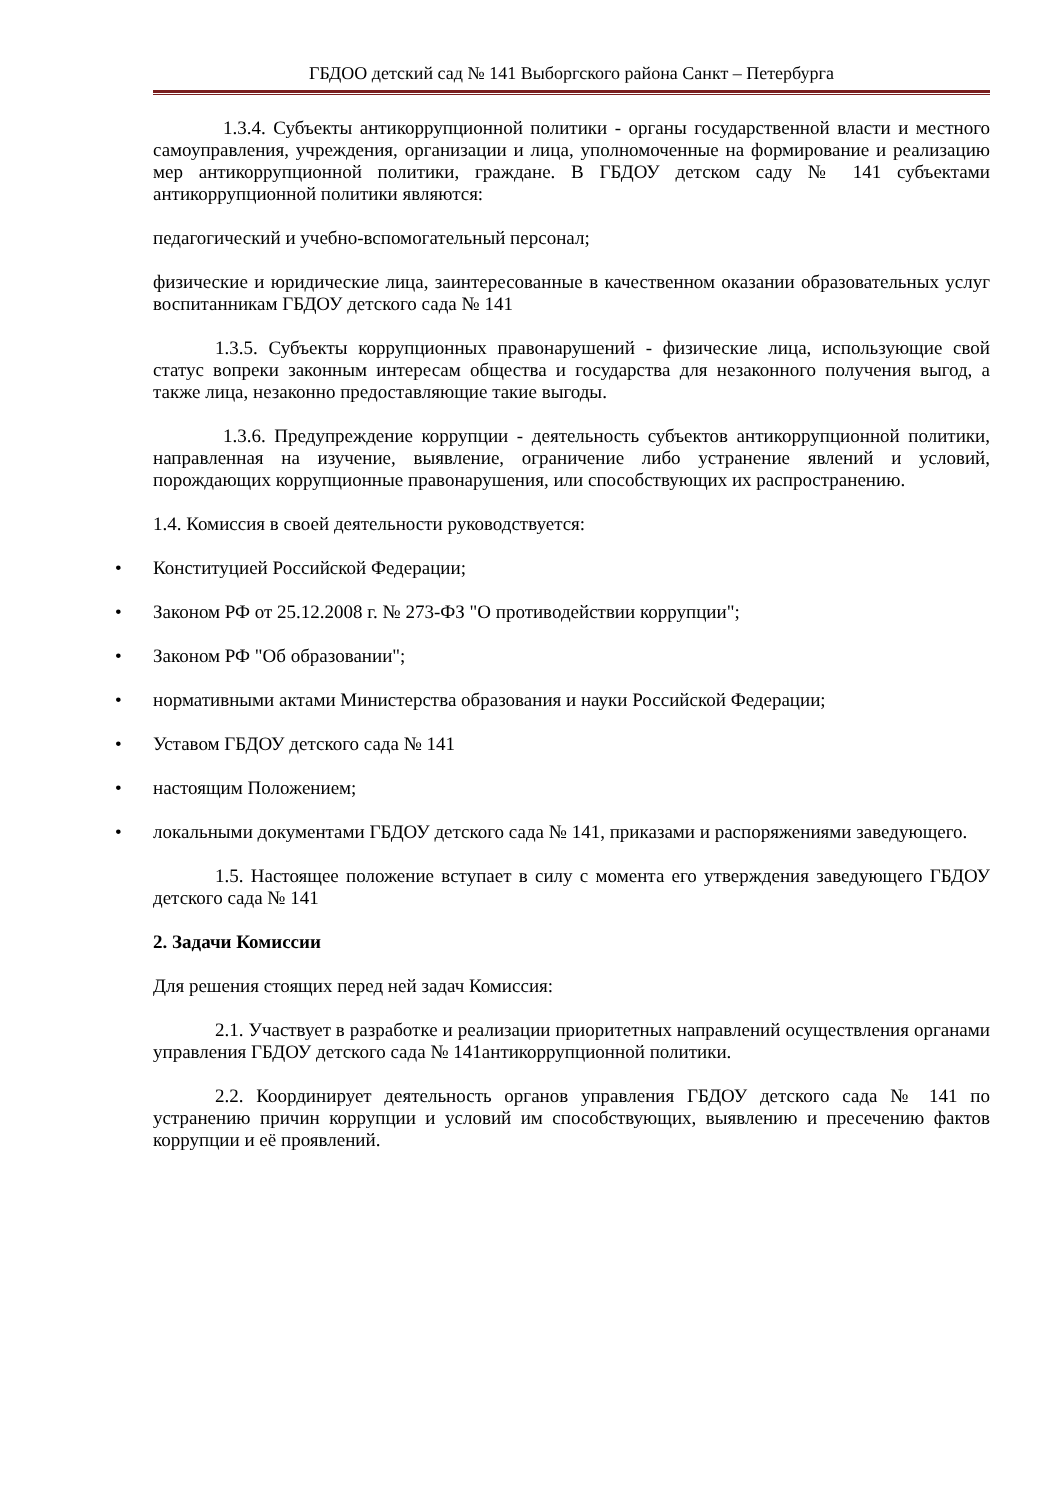ГБДОО детский сад № 141 Выборгского района Санкт – Петербурга
1.3.4. Субъекты антикоррупционной политики - органы государственной власти и местного самоуправления, учреждения, организации и лица, уполномоченные на формирование и реализацию мер антикоррупционной политики, граждане. В ГБДОУ детском саду № 141 субъектами антикоррупционной политики являются:
педагогический и учебно-вспомогательный персонал;
физические и юридические лица, заинтересованные в качественном оказании образовательных услуг воспитанникам ГБДОУ детского сада № 141
1.3.5. Субъекты коррупционных правонарушений - физические лица, использующие свой статус вопреки законным интересам общества и государства для незаконного получения выгод, а также лица, незаконно предоставляющие такие выгоды.
1.3.6. Предупреждение коррупции - деятельность субъектов антикоррупционной политики, направленная на изучение, выявление, ограничение либо устранение явлений и условий, порождающих коррупционные правонарушения, или способствующих их распространению.
1.4. Комиссия в своей деятельности руководствуется:
• Конституцией Российской Федерации;
• Законом РФ от 25.12.2008 г. № 273-ФЗ "О противодействии коррупции";
• Законом РФ "Об образовании";
• нормативными актами Министерства образования и науки Российской Федерации;
• Уставом ГБДОУ детского сада № 141
• настоящим Положением;
• локальными документами ГБДОУ детского сада № 141, приказами и распоряжениями заведующего.
1.5. Настоящее положение вступает в силу с момента его утверждения заведующего ГБДОУ детского сада № 141
2. Задачи Комиссии
Для решения стоящих перед ней задач Комиссия:
2.1. Участвует в разработке и реализации приоритетных направлений осуществления органами управления ГБДОУ детского сада № 141антикоррупционной политики.
2.2. Координирует деятельность органов управления ГБДОУ детского сада № 141 по устранению причин коррупции и условий им способствующих, выявлению и пресечению фактов коррупции и её проявлений.